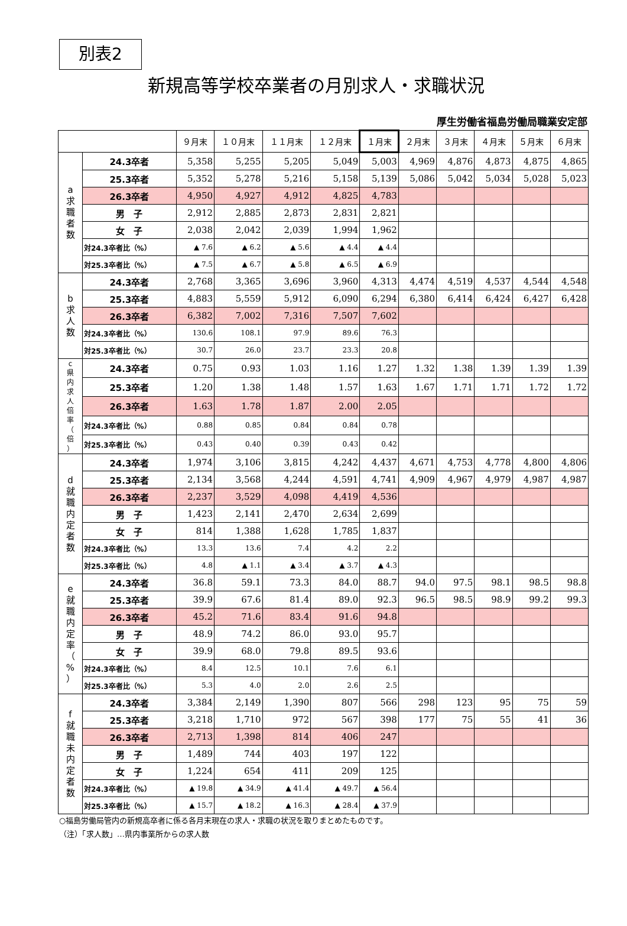別表2
新規高等学校卒業者の月別求人・求職状況
厚生労働省福島労働局職業安定部
| | | ９月末 | １０月末 | １１月末 | １２月末 | １月末 | ２月末 | ３月末 | ４月末 | ５月末 | ６月末 |
| --- | --- | --- | --- | --- | --- | --- | --- | --- | --- | --- | --- |
| a 求 職 者 数 | 24.3卒者 | 5,358 | 5,255 | 5,205 | 5,049 | 5,003 | 4,969 | 4,876 | 4,873 | 4,875 | 4,865 |
| | 25.3卒者 | 5,352 | 5,278 | 5,216 | 5,158 | 5,139 | 5,086 | 5,042 | 5,034 | 5,028 | 5,023 |
| | 26.3卒者 | 4,950 | 4,927 | 4,912 | 4,825 | 4,783 | | | | | |
| | 男 子 | 2,912 | 2,885 | 2,873 | 2,831 | 2,821 | | | | | |
| | 女 子 | 2,038 | 2,042 | 2,039 | 1,994 | 1,962 | | | | | |
| | 対24.3卒者比（%） | ▲ 7.6 | ▲ 6.2 | ▲ 5.6 | ▲ 4.4 | ▲ 4.4 | | | | | |
| | 対25.3卒者比（%） | ▲ 7.5 | ▲ 6.7 | ▲ 5.8 | ▲ 6.5 | ▲ 6.9 | | | | | |
| b 求 人 数 | 24.3卒者 | 2,768 | 3,365 | 3,696 | 3,960 | 4,313 | 4,474 | 4,519 | 4,537 | 4,544 | 4,548 |
| | 25.3卒者 | 4,883 | 5,559 | 5,912 | 6,090 | 6,294 | 6,380 | 6,414 | 6,424 | 6,427 | 6,428 |
| | 26.3卒者 | 6,382 | 7,002 | 7,316 | 7,507 | 7,602 | | | | | |
| | 対24.3卒者比（%） | 130.6 | 108.1 | 97.9 | 89.6 | 76.3 | | | | | |
| | 対25.3卒者比（%） | 30.7 | 26.0 | 23.7 | 23.3 | 20.8 | | | | | |
| c 県 内 求 人 倍 率 （ 倍 ） | 24.3卒者 | 0.75 | 0.93 | 1.03 | 1.16 | 1.27 | 1.32 | 1.38 | 1.39 | 1.39 | 1.39 |
| | 25.3卒者 | 1.20 | 1.38 | 1.48 | 1.57 | 1.63 | 1.67 | 1.71 | 1.71 | 1.72 | 1.72 |
| | 26.3卒者 | 1.63 | 1.78 | 1.87 | 2.00 | 2.05 | | | | | |
| | 対24.3卒者比（%） | 0.88 | 0.85 | 0.84 | 0.84 | 0.78 | | | | | |
| | 対25.3卒者比（%） | 0.43 | 0.40 | 0.39 | 0.43 | 0.42 | | | | | |
| d 就 職 内 定 者 数 | 24.3卒者 | 1,974 | 3,106 | 3,815 | 4,242 | 4,437 | 4,671 | 4,753 | 4,778 | 4,800 | 4,806 |
| | 25.3卒者 | 2,134 | 3,568 | 4,244 | 4,591 | 4,741 | 4,909 | 4,967 | 4,979 | 4,987 | 4,987 |
| | 26.3卒者 | 2,237 | 3,529 | 4,098 | 4,419 | 4,536 | | | | | |
| | 男 子 | 1,423 | 2,141 | 2,470 | 2,634 | 2,699 | | | | | |
| | 女 子 | 814 | 1,388 | 1,628 | 1,785 | 1,837 | | | | | |
| | 対24.3卒者比（%） | 13.3 | 13.6 | 7.4 | 4.2 | 2.2 | | | | | |
| | 対25.3卒者比（%） | 4.8 | ▲ 1.1 | ▲ 3.4 | ▲ 3.7 | ▲ 4.3 | | | | | |
| e 就 職 内 定 率 （ % ） | 24.3卒者 | 36.8 | 59.1 | 73.3 | 84.0 | 88.7 | 94.0 | 97.5 | 98.1 | 98.5 | 98.8 |
| | 25.3卒者 | 39.9 | 67.6 | 81.4 | 89.0 | 92.3 | 96.5 | 98.5 | 98.9 | 99.2 | 99.3 |
| | 26.3卒者 | 45.2 | 71.6 | 83.4 | 91.6 | 94.8 | | | | | |
| | 男 子 | 48.9 | 74.2 | 86.0 | 93.0 | 95.7 | | | | | |
| | 女 子 | 39.9 | 68.0 | 79.8 | 89.5 | 93.6 | | | | | |
| | 対24.3卒者比（%） | 8.4 | 12.5 | 10.1 | 7.6 | 6.1 | | | | | |
| | 対25.3卒者比（%） | 5.3 | 4.0 | 2.0 | 2.6 | 2.5 | | | | | |
| f 就 職 未 内 定 者 数 | 24.3卒者 | 3,384 | 2,149 | 1,390 | 807 | 566 | 298 | 123 | 95 | 75 | 59 |
| | 25.3卒者 | 3,218 | 1,710 | 972 | 567 | 398 | 177 | 75 | 55 | 41 | 36 |
| | 26.3卒者 | 2,713 | 1,398 | 814 | 406 | 247 | | | | | |
| | 男 子 | 1,489 | 744 | 403 | 197 | 122 | | | | | |
| | 女 子 | 1,224 | 654 | 411 | 209 | 125 | | | | | |
| | 対24.3卒者比（%） | ▲ 19.8 | ▲ 34.9 | ▲ 41.4 | ▲ 49.7 | ▲ 56.4 | | | | | |
| | 対25.3卒者比（%） | ▲ 15.7 | ▲ 18.2 | ▲ 16.3 | ▲ 28.4 | ▲ 37.9 | | | | | |
○福島労働局管内の新規高卒者に係る各月末現在の求人・求職の状況を取りまとめたものです。
（注）「求人数」…県内事業所からの求人数